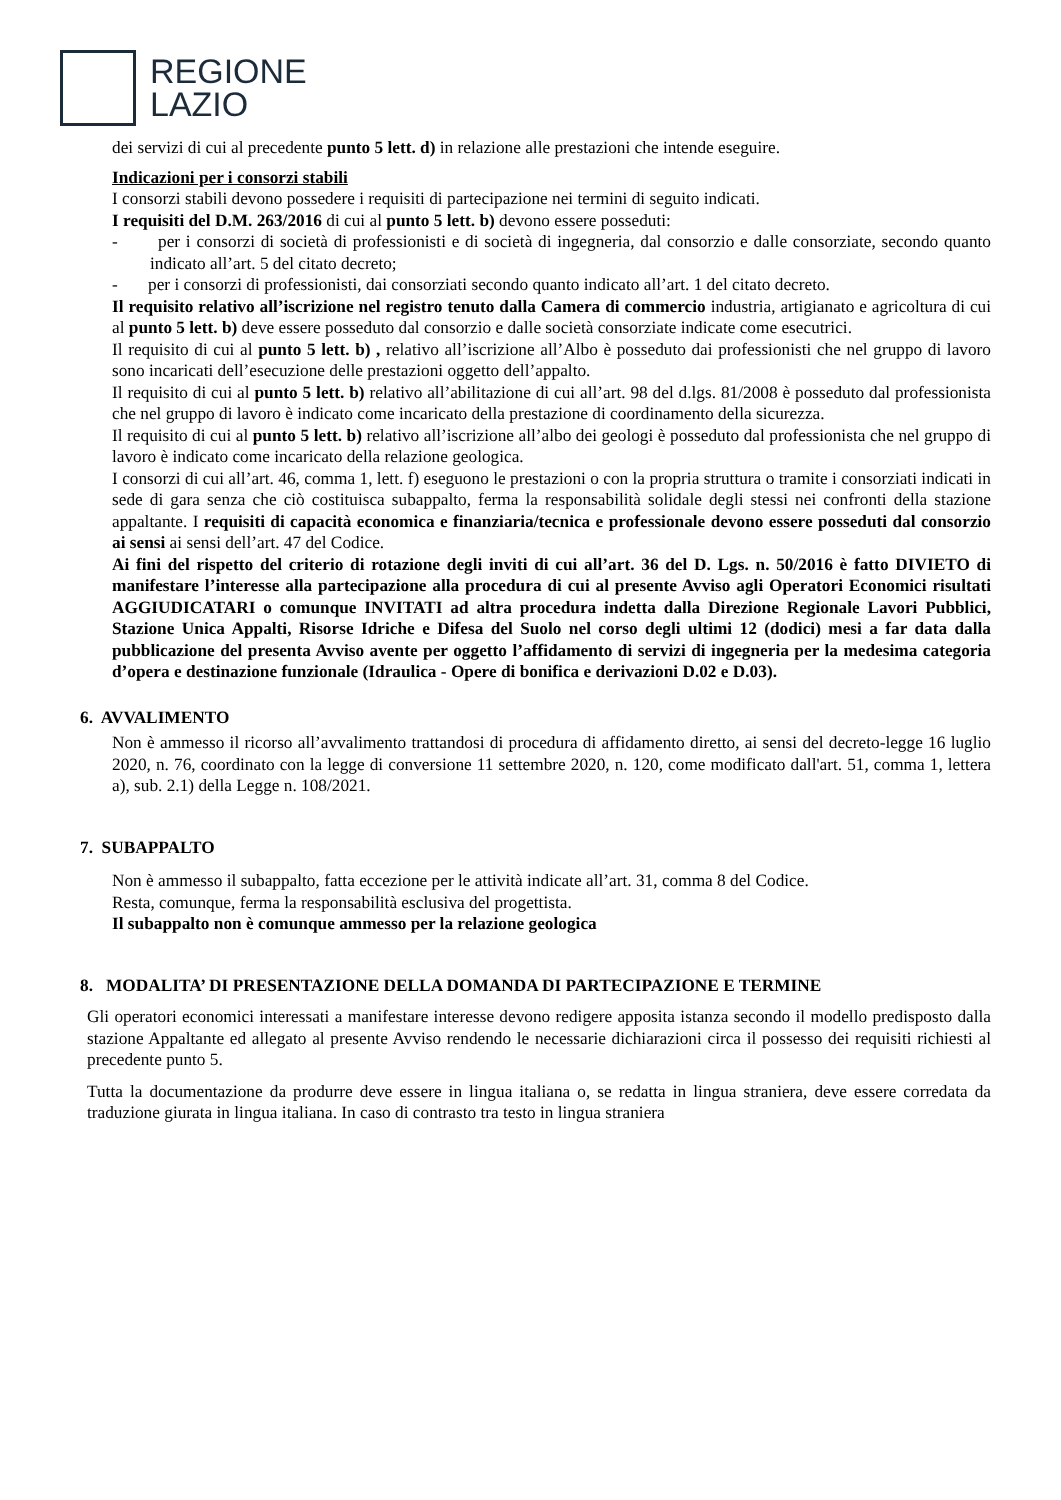REGIONE
LAZIO
dei servizi di cui al precedente punto 5 lett. d) in relazione alle prestazioni che intende eseguire.
Indicazioni per i consorzi stabili
I consorzi stabili devono possedere i requisiti di partecipazione nei termini di seguito indicati.
I requisiti del D.M. 263/2016 di cui al punto 5 lett. b) devono essere posseduti:
- per i consorzi di società di professionisti e di società di ingegneria, dal consorzio e dalle consorziate, secondo quanto indicato all’art. 5 del citato decreto;
- per i consorzi di professionisti, dai consorziati secondo quanto indicato all’art. 1 del citato decreto.
Il requisito relativo all’iscrizione nel registro tenuto dalla Camera di commercio industria, artigianato e agricoltura di cui al punto 5 lett. b) deve essere posseduto dal consorzio e dalle società consorziate indicate come esecutrici.
Il requisito di cui al punto 5 lett. b) , relativo all’iscrizione all’Albo è posseduto dai professionisti che nel gruppo di lavoro sono incaricati dell’esecuzione delle prestazioni oggetto dell’appalto.
Il requisito di cui al punto 5 lett. b) relativo all’abilitazione di cui all’art. 98 del d.lgs. 81/2008 è posseduto dal professionista che nel gruppo di lavoro è indicato come incaricato della prestazione di coordinamento della sicurezza.
Il requisito di cui al punto 5 lett. b) relativo all’iscrizione all’albo dei geologi è posseduto dal professionista che nel gruppo di lavoro è indicato come incaricato della relazione geologica.
I consorzi di cui all’art. 46, comma 1, lett. f) eseguono le prestazioni o con la propria struttura o tramite i consorziati indicati in sede di gara senza che ciò costituisca subappalto, ferma la responsabilità solidale degli stessi nei confronti della stazione appaltante. I requisiti di capacità economica e finanziaria/tecnica e professionale devono essere posseduti dal consorzio ai sensi ai sensi dell’art. 47 del Codice.
Ai fini del rispetto del criterio di rotazione degli inviti di cui all’art. 36 del D. Lgs. n. 50/2016 è fatto DIVIETO di manifestare l’interesse alla partecipazione alla procedura di cui al presente Avviso agli Operatori Economici risultati AGGIUDICATARI o comunque INVITATI ad altra procedura indetta dalla Direzione Regionale Lavori Pubblici, Stazione Unica Appalti, Risorse Idriche e Difesa del Suolo nel corso degli ultimi 12 (dodici) mesi a far data dalla pubblicazione del presenta Avviso avente per oggetto l’affidamento di servizi di ingegneria per la medesima categoria d’opera e destinazione funzionale (Idraulica - Opere di bonifica e derivazioni D.02 e D.03).
6. AVVALIMENTO
Non è ammesso il ricorso all’avvalimento trattandosi di procedura di affidamento diretto, ai sensi del decreto-legge 16 luglio 2020, n. 76, coordinato con la legge di conversione 11 settembre 2020, n. 120, come modificato dall'art. 51, comma 1, lettera a), sub. 2.1) della Legge n. 108/2021.
7. SUBAPPALTO
Non è ammesso il subappalto, fatta eccezione per le attività indicate all’art. 31, comma 8 del Codice.
Resta, comunque, ferma la responsabilità esclusiva del progettista.
Il subappalto non è comunque ammesso per la relazione geologica
8. MODALITA’ DI PRESENTAZIONE DELLA DOMANDA DI PARTECIPAZIONE E TERMINE
Gli operatori economici interessati a manifestare interesse devono redigere apposita istanza secondo il modello predisposto dalla stazione Appaltante ed allegato al presente Avviso rendendo le necessarie dichiarazioni circa il possesso dei requisiti richiesti al precedente punto 5.
Tutta la documentazione da produrre deve essere in lingua italiana o, se redatta in lingua straniera, deve essere corredata da traduzione giurata in lingua italiana. In caso di contrasto tra testo in lingua straniera